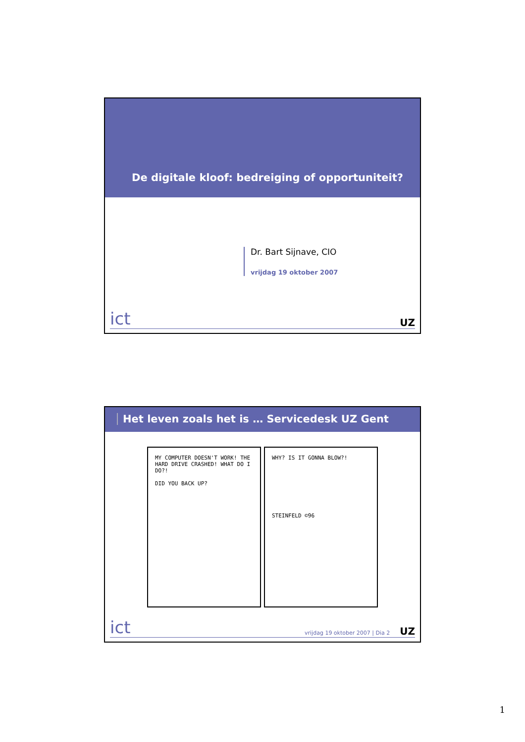De digitale kloof: bedreiging of opportuniteit?
Dr. Bart Sijnave, CIO
vrijdag 19 oktober 2007
ict
UZ
Het leven zoals het is … Servicedesk UZ Gent
MY COMPUTER DOESN'T WORK! THE HARD DRIVE CRASHED! WHAT DO I DO?!
DID YOU BACK UP?
WHY? IS IT GONNA BLOW?!
STEINFELD ©96
ict
vrijdag 19 oktober 2007 | Dia 2
UZ
1